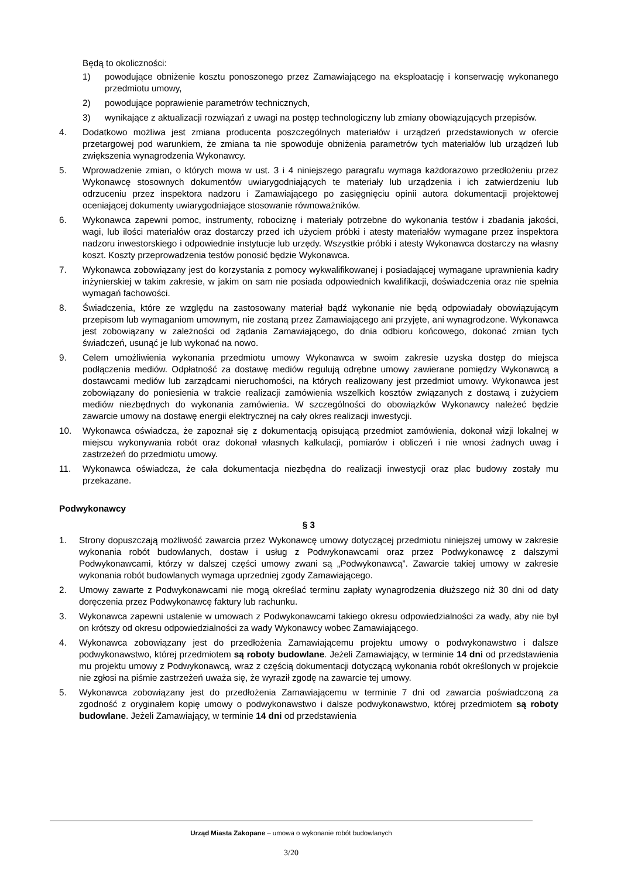Będą to okoliczności:
1) powodujące obniżenie kosztu ponoszonego przez Zamawiającego na eksploatację i konserwację wykonanego przedmiotu umowy,
2) powodujące poprawienie parametrów technicznych,
3) wynikające z aktualizacji rozwiązań z uwagi na postęp technologiczny lub zmiany obowiązujących przepisów.
4. Dodatkowo możliwa jest zmiana producenta poszczególnych materiałów i urządzeń przedstawionych w ofercie przetargowej pod warunkiem, że zmiana ta nie spowoduje obniżenia parametrów tych materiałów lub urządzeń lub zwiększenia wynagrodzenia Wykonawcy.
5. Wprowadzenie zmian, o których mowa w ust. 3 i 4 niniejszego paragrafu wymaga każdorazowo przedłożeniu przez Wykonawcę stosownych dokumentów uwiarygodniających te materiały lub urządzenia i ich zatwierdzeniu lub odrzuceniu przez inspektora nadzoru i Zamawiającego po zasięgnięciu opinii autora dokumentacji projektowej oceniającej dokumenty uwiarygodniające stosowanie równoważników.
6. Wykonawca zapewni pomoc, instrumenty, robociznę i materiały potrzebne do wykonania testów i zbadania jakości, wagi, lub ilości materiałów oraz dostarczy przed ich użyciem próbki i atesty materiałów wymagane przez inspektora nadzoru inwestorskiego i odpowiednie instytucje lub urzędy. Wszystkie próbki i atesty Wykonawca dostarczy na własny koszt. Koszty przeprowadzenia testów ponosić będzie Wykonawca.
7. Wykonawca zobowiązany jest do korzystania z pomocy wykwalifikowanej i posiadającej wymagane uprawnienia kadry inżynierskiej w takim zakresie, w jakim on sam nie posiada odpowiednich kwalifikacji, doświadczenia oraz nie spełnia wymagań fachowości.
8. Świadczenia, które ze względu na zastosowany materiał bądź wykonanie nie będą odpowiadały obowiązującym przepisom lub wymaganiom umownym, nie zostaną przez Zamawiającego ani przyjęte, ani wynagrodzone. Wykonawca jest zobowiązany w zależności od żądania Zamawiającego, do dnia odbioru końcowego, dokonać zmian tych świadczeń, usunąć je lub wykonać na nowo.
9. Celem umożliwienia wykonania przedmiotu umowy Wykonawca w swoim zakresie uzyska dostęp do miejsca podłączenia mediów. Odpłatność za dostawę mediów regulują odrębne umowy zawierane pomiędzy Wykonawcą a dostawcami mediów lub zarządcami nieruchomości, na których realizowany jest przedmiot umowy. Wykonawca jest zobowiązany do poniesienia w trakcie realizacji zamówienia wszelkich kosztów związanych z dostawą i zużyciem mediów niezbędnych do wykonania zamówienia. W szczególności do obowiązków Wykonawcy należeć będzie zawarcie umowy na dostawę energii elektrycznej na cały okres realizacji inwestycji.
10. Wykonawca oświadcza, że zapoznał się z dokumentacją opisującą przedmiot zamówienia, dokonał wizji lokalnej w miejscu wykonywania robót oraz dokonał własnych kalkulacji, pomiarów i obliczeń i nie wnosi żadnych uwag i zastrzeżeń do przedmiotu umowy.
11. Wykonawca oświadcza, że cała dokumentacja niezbędna do realizacji inwestycji oraz plac budowy zostały mu przekazane.
Podwykonawcy
§ 3
1. Strony dopuszczają możliwość zawarcia przez Wykonawcę umowy dotyczącej przedmiotu niniejszej umowy w zakresie wykonania robót budowlanych, dostaw i usług z Podwykonawcami oraz przez Podwykonawcę z dalszymi Podwykonawcami, którzy w dalszej części umowy zwani są „Podwykonawcą”. Zawarcie takiej umowy w zakresie wykonania robót budowlanych wymaga uprzedniej zgody Zamawiającego.
2. Umowy zawarte z Podwykonawcami nie mogą określać terminu zapłaty wynagrodzenia dłuższego niż 30 dni od daty doręczenia przez Podwykonawcę faktury lub rachunku.
3. Wykonawca zapewni ustalenie w umowach z Podwykonawcami takiego okresu odpowiedzialności za wady, aby nie był on krótszy od okresu odpowiedzialności za wady Wykonawcy wobec Zamawiającego.
4. Wykonawca zobowiązany jest do przedłożenia Zamawiającemu projektu umowy o podwykonawstwo i dalsze podwykonawstwo, której przedmiotem są roboty budowlane. Jeżeli Zamawiający, w terminie 14 dni od przedstawienia mu projektu umowy z Podwykonawcą, wraz z częścią dokumentacji dotyczącą wykonania robót określonych w projekcie nie zgłosi na piśmie zastrzeżeń uważa się, że wyraził zgodę na zawarcie tej umowy.
5. Wykonawca zobowiązany jest do przedłożenia Zamawiającemu w terminie 7 dni od zawarcia poświadczoną za zgodność z oryginałem kopię umowy o podwykonawstwo i dalsze podwykonawstwo, której przedmiotem są roboty budowlane. Jeżeli Zamawiający, w terminie 14 dni od przedstawienia
Urząd Miasta Zakopane – umowa o wykonanie robót budowlanych
3/20